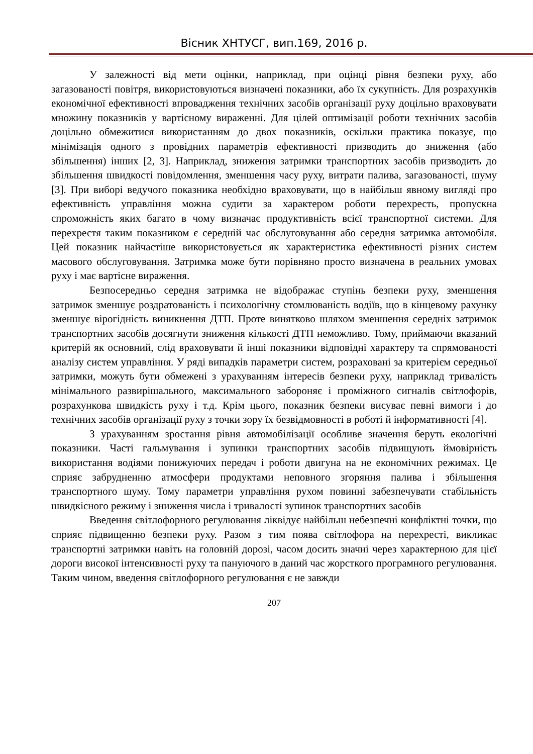Вісник ХНТУСГ, вип.169, 2016 р.
У залежності від мети оцінки, наприклад, при оцінці рівня безпеки руху, або загазованості повітря, використовуються визначені показники, або їх сукупність. Для розрахунків економічної ефективності впровадження технічних засобів організації руху доцільно враховувати множину показників у вартісному вираженні. Для цілей оптимізації роботи технічних засобів доцільно обмежитися використанням до двох показників, оскільки практика показує, що мінімізація одного з провідних параметрів ефективності призводить до зниження (або збільшення) інших [2, 3]. Наприклад, зниження затримки транспортних засобів призводить до збільшення швидкості повідомлення, зменшення часу руху, витрати палива, загазованості, шуму [3]. При виборі ведучого показника необхідно враховувати, що в найбільш явному вигляді про ефективність управління можна судити за характером роботи перехресть, пропускна спроможність яких багато в чому визначає продуктивність всієї транспортної системи. Для перехрестя таким показником є середній час обслуговування або середня затримка автомобіля. Цей показник найчастіше використовується як характеристика ефективності різних систем масового обслуговування. Затримка може бути порівняно просто визначена в реальних умовах руху і має вартісне вираження.
Безпосередньо середня затримка не відображає ступінь безпеки руху, зменшення затримок зменшує роздратованість і психологічну стомлюваність водіїв, що в кінцевому рахунку зменшує вірогідність виникнення ДТП. Проте винятково шляхом зменшення середніх затримок транспортних засобів досягнути зниження кількості ДТП неможливо. Тому, приймаючи вказаний критерій як основний, слід враховувати й інші показники відповідні характеру та спрямованості аналізу систем управління. У ряді випадків параметри систем, розраховані за критерієм середньої затримки, можуть бути обмежені з урахуванням інтересів безпеки руху, наприклад тривалість мінімального развирішального, максимального забороняє і проміжного сигналів світлофорів, розрахункова швидкість руху і т.д. Крім цього, показник безпеки висуває певні вимоги і до технічних засобів організації руху з точки зору їх безвідмовності в роботі й інформативності [4].
З урахуванням зростання рівня автомобілізації особливе значення беруть екологічні показники. Часті гальмування і зупинки транспортних засобів підвищують ймовірність використання водіями понижуючих передач і роботи двигуна на не економічних режимах. Це сприяє забрудненню атмосфери продуктами неповного згоряння палива і збільшення транспортного шуму. Тому параметри управління рухом повинні забезпечувати стабільність швидкісного режиму і зниження числа і тривалості зупинок транспортних засобів
Введення світлофорного регулювання ліквідує найбільш небезпечні конфліктні точки, що сприяє підвищенню безпеки руху. Разом з тим поява світлофора на перехресті, викликає транспортні затримки навіть на головній дорозі, часом досить значні через характерною для цієї дороги високої інтенсивності руху та пануючого в даний час жорсткого програмного регулювання. Таким чином, введення світлофорного регулювання є не завжди
207